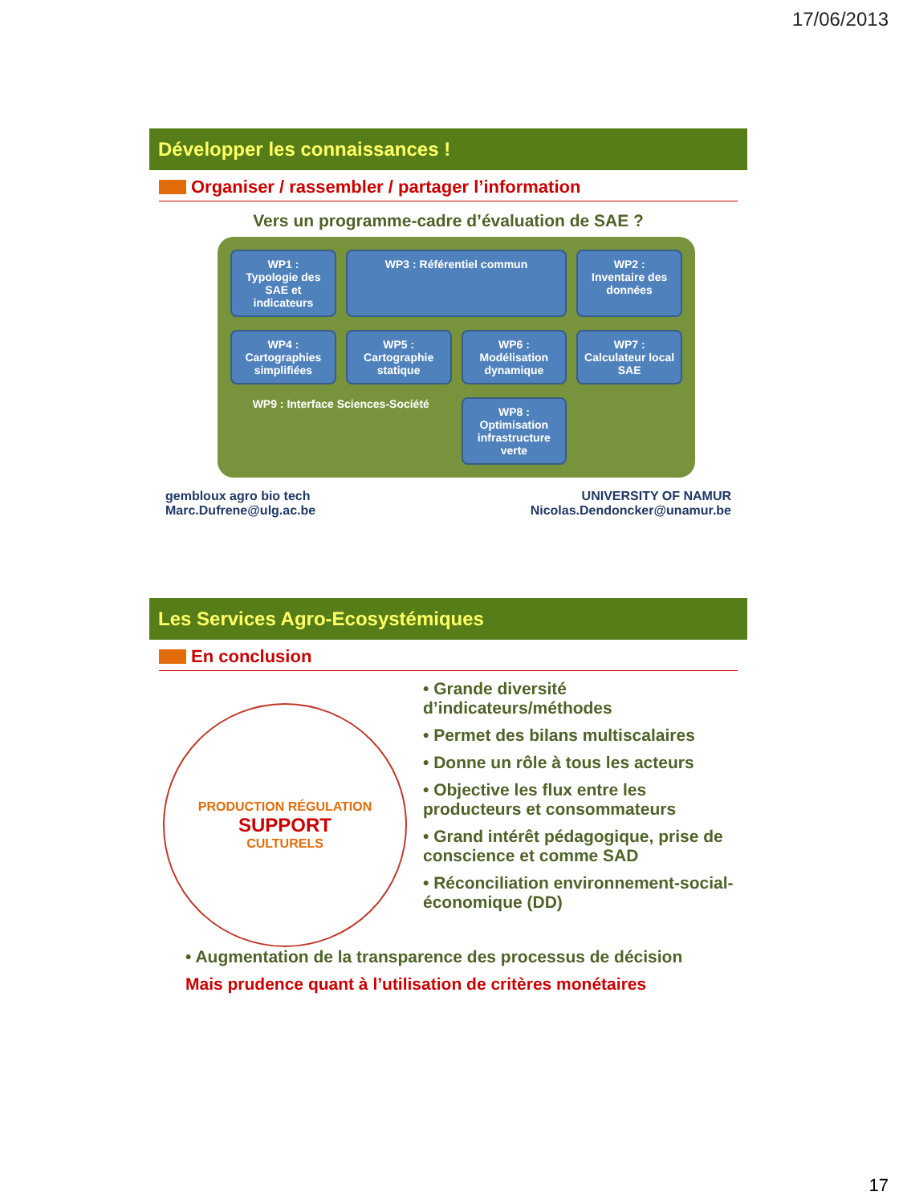17/06/2013
Développer les connaissances !
Organiser / rassembler / partager l’information
Vers un programme-cadre d’évaluation de SAE ?
WP1 :
Typologie des SAE et indicateurs
WP3 : Référentiel commun
WP2 :
Inventaire des données
WP4 :
Cartographies simplifiées
WP5 :
Cartographie statique
WP6 :
Modélisation dynamique
WP7 :
Calculateur local SAE
WP9 : Interface Sciences-Société
WP8 :
Optimisation infrastructure verte
gembloux agro bio tech
Marc.Dufrene@ulg.ac.be
UNIVERSITY OF NAMUR
Nicolas.Dendoncker@unamur.be
Les Services Agro-Ecosystémiques
En conclusion
PRODUCTION RÉGULATION
SUPPORT
CULTURELS
• Grande diversité d’indicateurs/méthodes
• Permet des bilans multiscalaires
• Donne un rôle à tous les acteurs
• Objective les flux entre les producteurs et consommateurs
• Grand intérêt pédagogique, prise de conscience et comme SAD
• Réconciliation environnement-social-économique (DD)
• Augmentation de la transparence des processus de décision
Mais prudence quant à l’utilisation de critères monétaires
17